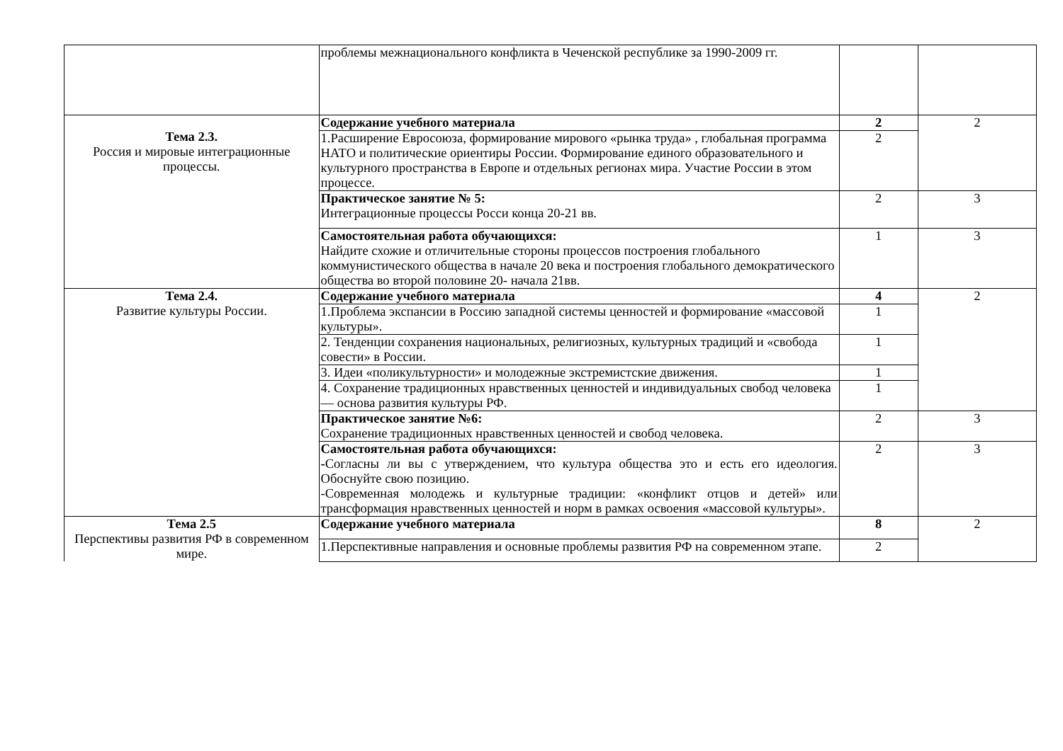| | проблемы межнационального конфликта в Чеченской республике за 1990-2009 гг. | | |
| Тема 2.3. Россия и мировые интеграционные процессы. | Содержание учебного материала | 2 | 2 |
| | 1.Расширение Евросоюза, формирование мирового «рынка труда» , глобальная программа НАТО и политические ориентиры России. Формирование единого образовательного и культурного пространства в Европе и отдельных регионах мира. Участие России в этом процессе. | 2 | |
| | Практическое занятие № 5: Интеграционные процессы Росси конца 20-21 вв. | 2 | 3 |
| | Самостоятельная работа обучающихся: Найдите схожие и отличительные стороны процессов построения глобального коммунистического общества в начале 20 века и построения глобального демократического общества во второй половине 20- начала 21вв. | 1 | 3 |
| Тема 2.4. Развитие культуры России. | Содержание учебного материала | 4 | 2 |
| | 1.Проблема экспансии в Россию западной системы ценностей и формирование «массовой культуры». | 1 | |
| | 2. Тенденции сохранения национальных, религиозных, культурных традиций и «свобода совести» в России. | 1 | |
| | 3. Идеи «поликультурности» и молодежные экстремистские движения. | 1 | |
| | 4. Сохранение традиционных нравственных ценностей и индивидуальных свобод человека — основа развития культуры РФ. | 1 | |
| | Практическое занятие №6: Сохранение традиционных нравственных ценностей и свобод человека. | 2 | 3 |
| | Самостоятельная работа обучающихся: - Согласны ли вы с утверждением, что культура общества это и есть его идеология. Обоснуйте свою позицию. -Современная молодежь и культурные традиции: «конфликт отцов и детей» или трансформация нравственных ценностей и норм в рамках освоения «массовой культуры». | 2 | 3 |
| Тема 2.5 Перспективы развития РФ в современном мире. | Содержание учебного материала | 8 | 2 |
| | 1.Перспективные направления и основные проблемы развития РФ на современном этапе. | 2 | |